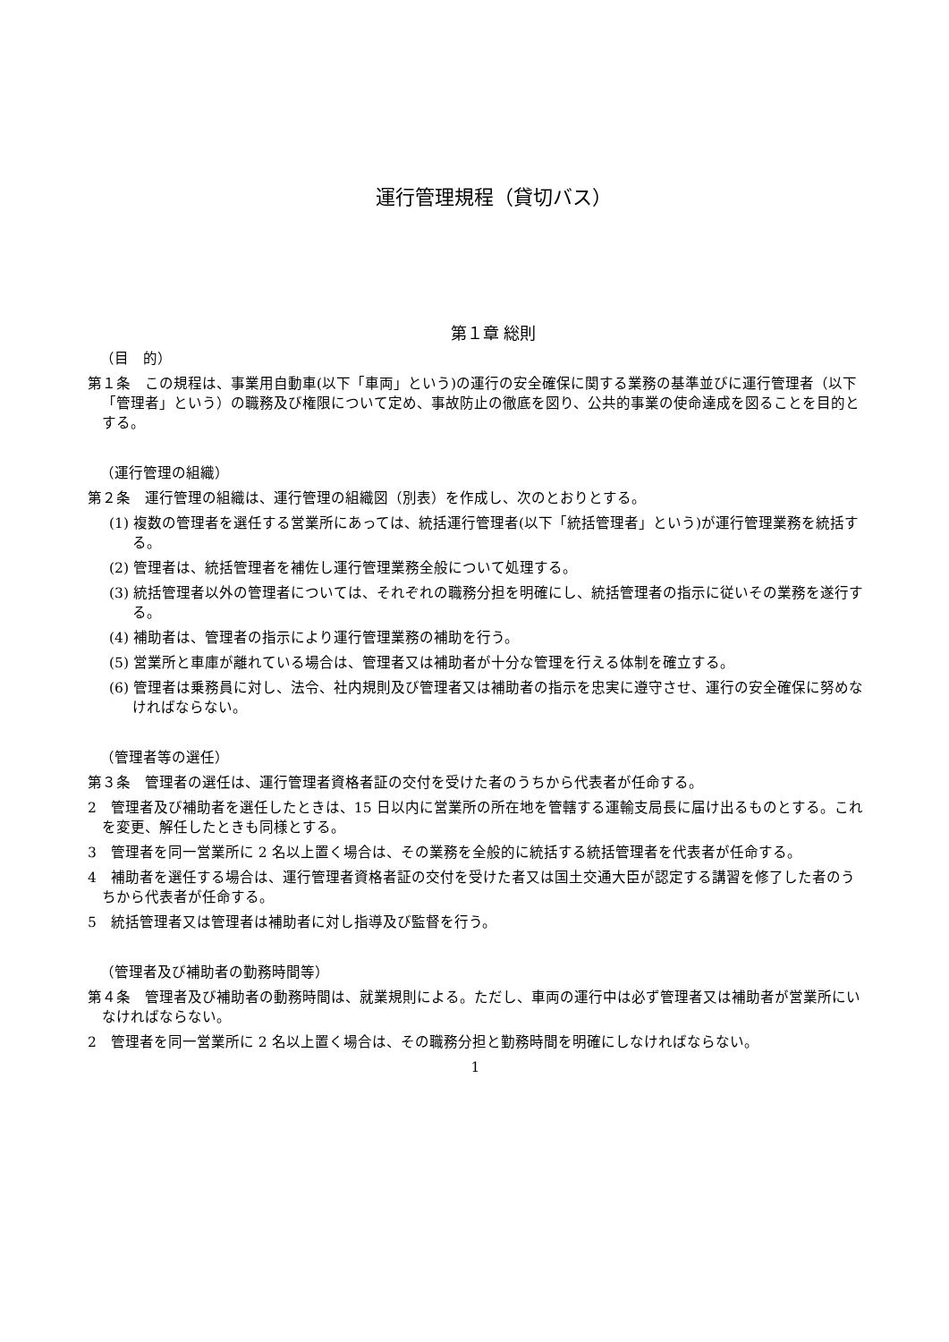運行管理規程（貸切バス）
第１章 総則
（目　的）
第１条　この規程は、事業用自動車(以下「車両」という)の運行の安全確保に関する業務の基準並びに運行管理者（以下「管理者」という）の職務及び権限について定め、事故防止の徹底を図り、公共的事業の使命達成を図ることを目的とする。
（運行管理の組織）
第２条　運行管理の組織は、運行管理の組織図（別表）を作成し、次のとおりとする。
(1) 複数の管理者を選任する営業所にあっては、統括運行管理者(以下「統括管理者」という)が運行管理業務を統括する。
(2) 管理者は、統括管理者を補佐し運行管理業務全般について処理する。
(3) 統括管理者以外の管理者については、それぞれの職務分担を明確にし、統括管理者の指示に従いその業務を遂行する。
(4) 補助者は、管理者の指示により運行管理業務の補助を行う。
(5) 営業所と車庫が離れている場合は、管理者又は補助者が十分な管理を行える体制を確立する。
(6) 管理者は乗務員に対し、法令、社内規則及び管理者又は補助者の指示を忠実に遵守させ、運行の安全確保に努めなければならない。
（管理者等の選任）
第３条　管理者の選任は、運行管理者資格者証の交付を受けた者のうちから代表者が任命する。
2　管理者及び補助者を選任したときは、15 日以内に営業所の所在地を管轄する運輸支局長に届け出るものとする。これを変更、解任したときも同様とする。
3　管理者を同一営業所に 2 名以上置く場合は、その業務を全般的に統括する統括管理者を代表者が任命する。
4　補助者を選任する場合は、運行管理者資格者証の交付を受けた者又は国土交通大臣が認定する講習を修了した者のうちから代表者が任命する。
5　統括管理者又は管理者は補助者に対し指導及び監督を行う。
（管理者及び補助者の勤務時間等）
第４条　管理者及び補助者の動務時間は、就業規則による。ただし、車両の運行中は必ず管理者又は補助者が営業所にいなければならない。
2　管理者を同一営業所に 2 名以上置く場合は、その職務分担と勤務時間を明確にしなければならない。
1